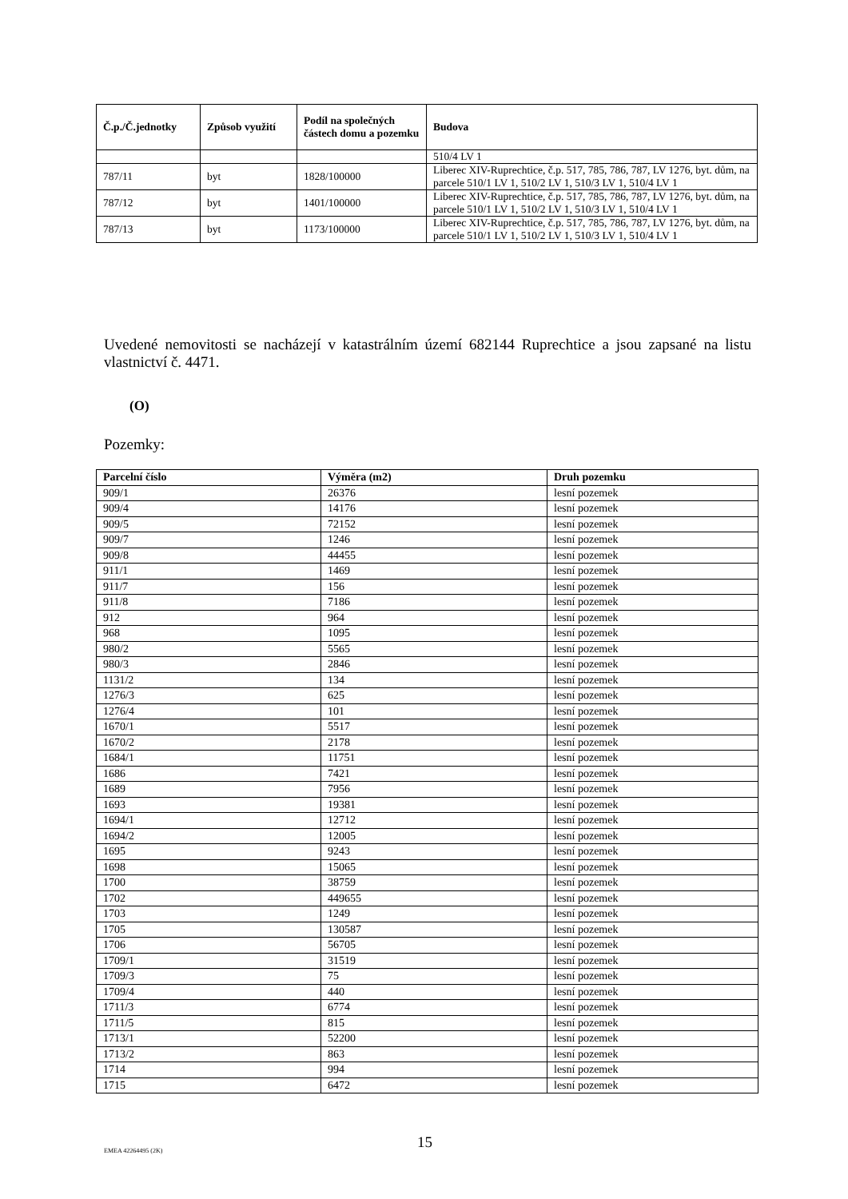| Č.p./Č.jednotky | Způsob využití | Podíl na společných částech domu a pozemku | Budova |
| --- | --- | --- | --- |
| | | | 510/4 LV 1 |
| 787/11 | byt | 1828/100000 | Liberec XIV-Ruprechtice, č.p. 517, 785, 786, 787, LV 1276, byt. dům, na parcele 510/1 LV 1, 510/2 LV 1, 510/3 LV 1, 510/4 LV 1 |
| 787/12 | byt | 1401/100000 | Liberec XIV-Ruprechtice, č.p. 517, 785, 786, 787, LV 1276, byt. dům, na parcele 510/1 LV 1, 510/2 LV 1, 510/3 LV 1, 510/4 LV 1 |
| 787/13 | byt | 1173/100000 | Liberec XIV-Ruprechtice, č.p. 517, 785, 786, 787, LV 1276, byt. dům, na parcele 510/1 LV 1, 510/2 LV 1, 510/3 LV 1, 510/4 LV 1 |
Uvedené nemovitosti se nacházejí v katastrálním území 682144 Ruprechtice a jsou zapsané na listu vlastnictví č. 4471.
(O)
Pozemky:
| Parcelní číslo | Výměra (m2) | Druh pozemku |
| --- | --- | --- |
| 909/1 | 26376 | lesní pozemek |
| 909/4 | 14176 | lesní pozemek |
| 909/5 | 72152 | lesní pozemek |
| 909/7 | 1246 | lesní pozemek |
| 909/8 | 44455 | lesní pozemek |
| 911/1 | 1469 | lesní pozemek |
| 911/7 | 156 | lesní pozemek |
| 911/8 | 7186 | lesní pozemek |
| 912 | 964 | lesní pozemek |
| 968 | 1095 | lesní pozemek |
| 980/2 | 5565 | lesní pozemek |
| 980/3 | 2846 | lesní pozemek |
| 1131/2 | 134 | lesní pozemek |
| 1276/3 | 625 | lesní pozemek |
| 1276/4 | 101 | lesní pozemek |
| 1670/1 | 5517 | lesní pozemek |
| 1670/2 | 2178 | lesní pozemek |
| 1684/1 | 11751 | lesní pozemek |
| 1686 | 7421 | lesní pozemek |
| 1689 | 7956 | lesní pozemek |
| 1693 | 19381 | lesní pozemek |
| 1694/1 | 12712 | lesní pozemek |
| 1694/2 | 12005 | lesní pozemek |
| 1695 | 9243 | lesní pozemek |
| 1698 | 15065 | lesní pozemek |
| 1700 | 38759 | lesní pozemek |
| 1702 | 449655 | lesní pozemek |
| 1703 | 1249 | lesní pozemek |
| 1705 | 130587 | lesní pozemek |
| 1706 | 56705 | lesní pozemek |
| 1709/1 | 31519 | lesní pozemek |
| 1709/3 | 75 | lesní pozemek |
| 1709/4 | 440 | lesní pozemek |
| 1711/3 | 6774 | lesní pozemek |
| 1711/5 | 815 | lesní pozemek |
| 1713/1 | 52200 | lesní pozemek |
| 1713/2 | 863 | lesní pozemek |
| 1714 | 994 | lesní pozemek |
| 1715 | 6472 | lesní pozemek |
EMEA 42264495 (2K) 15